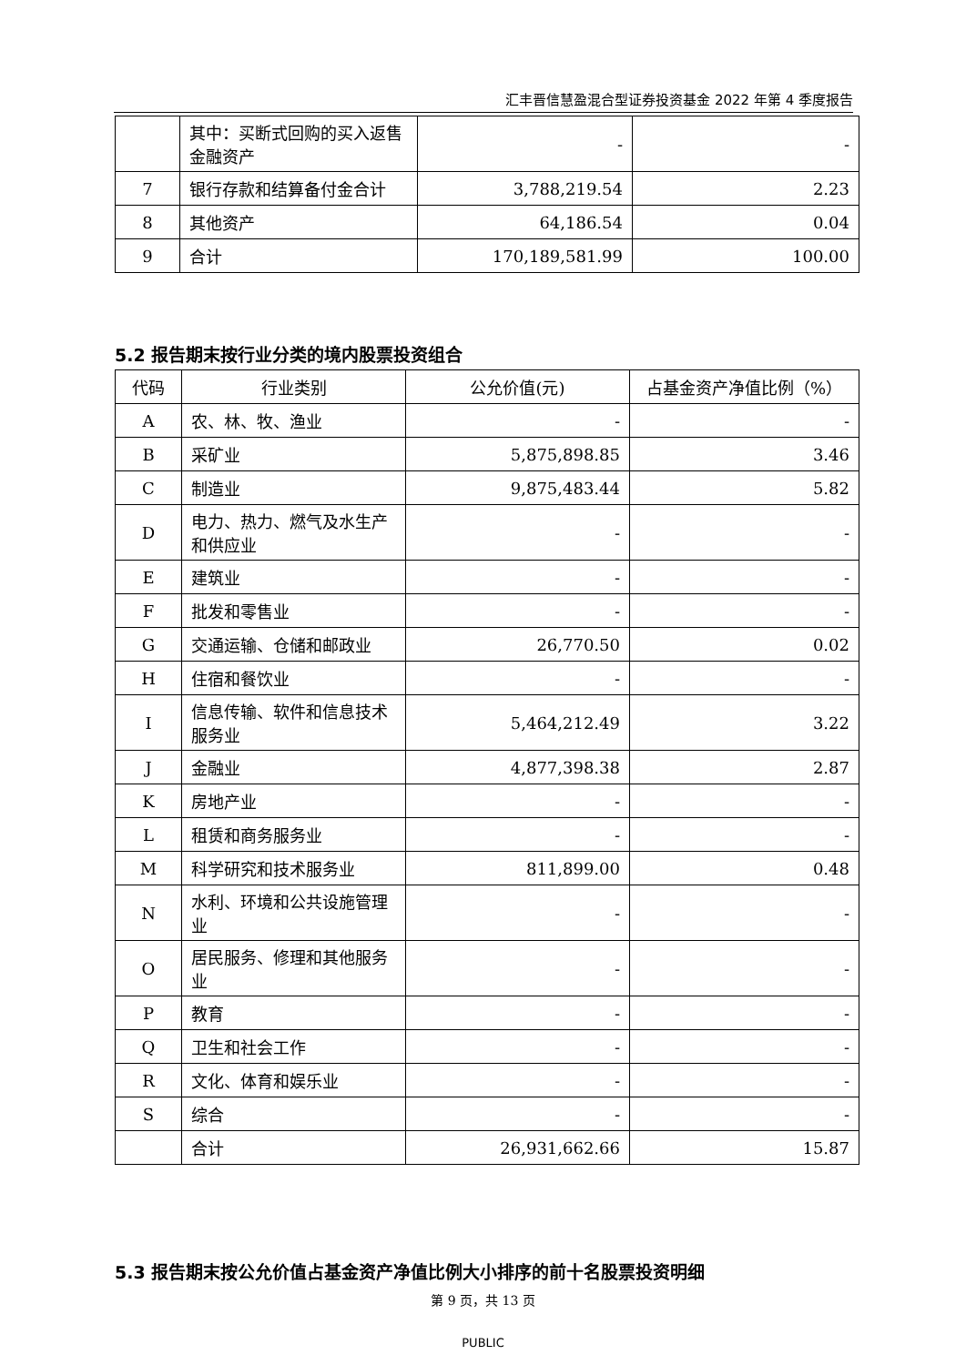汇丰晋信慧盈混合型证券投资基金 2022 年第 4 季度报告
| | 其中：买断式回购的买入返售金融资产 | - | - |
| 7 | 银行存款和结算备付金合计 | 3,788,219.54 | 2.23 |
| 8 | 其他资产 | 64,186.54 | 0.04 |
| 9 | 合计 | 170,189,581.99 | 100.00 |
5.2 报告期末按行业分类的境内股票投资组合
| 代码 | 行业类别 | 公允价值(元) | 占基金资产净值比例（%） |
| --- | --- | --- | --- |
| A | 农、林、牧、渔业 | - | - |
| B | 采矿业 | 5,875,898.85 | 3.46 |
| C | 制造业 | 9,875,483.44 | 5.82 |
| D | 电力、热力、燃气及水生产和供应业 | - | - |
| E | 建筑业 | - | - |
| F | 批发和零售业 | - | - |
| G | 交通运输、仓储和邮政业 | 26,770.50 | 0.02 |
| H | 住宿和餐饮业 | - | - |
| I | 信息传输、软件和信息技术服务业 | 5,464,212.49 | 3.22 |
| J | 金融业 | 4,877,398.38 | 2.87 |
| K | 房地产业 | - | - |
| L | 租赁和商务服务业 | - | - |
| M | 科学研究和技术服务业 | 811,899.00 | 0.48 |
| N | 水利、环境和公共设施管理业 | - | - |
| O | 居民服务、修理和其他服务业 | - | - |
| P | 教育 | - | - |
| Q | 卫生和社会工作 | - | - |
| R | 文化、体育和娱乐业 | - | - |
| S | 综合 | - | - |
| | 合计 | 26,931,662.66 | 15.87 |
5.3 报告期末按公允价值占基金资产净值比例大小排序的前十名股票投资明细
第 9 页，共 13 页
PUBLIC